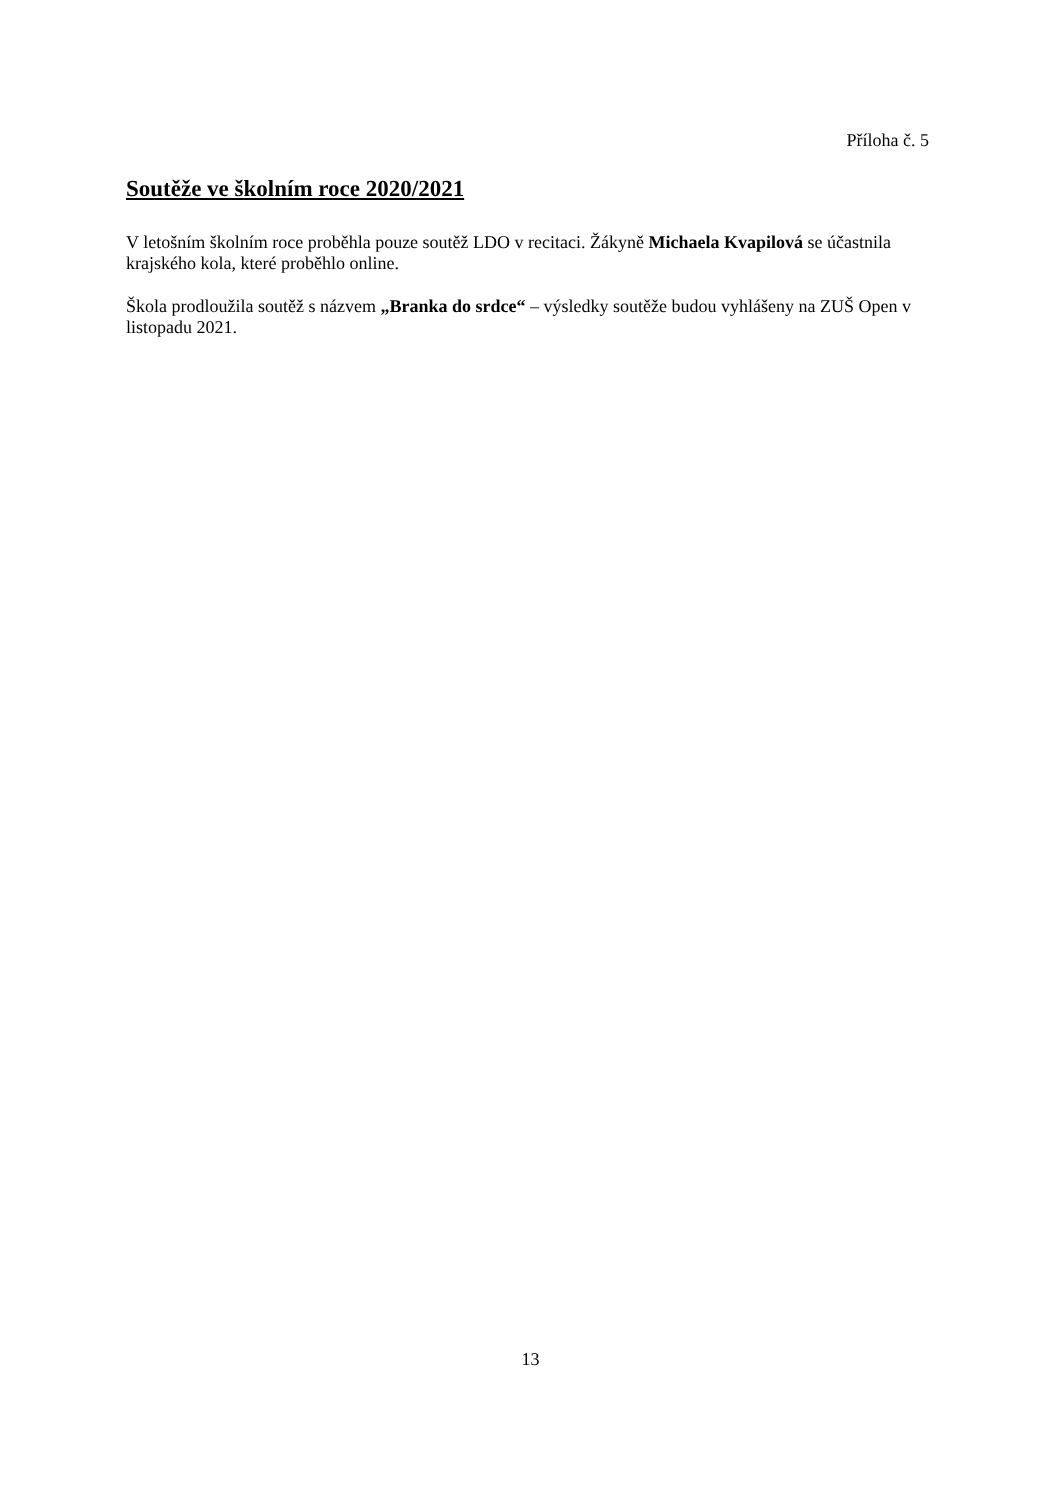Příloha č. 5
Soutěže ve školním roce 2020/2021
V letošním školním roce proběhla pouze soutěž LDO v recitaci. Žákyně Michaela Kvapilová se účastnila krajského kola, které proběhlo online.
Škola prodloužila soutěž s názvem „Branka do srdce“ – výsledky soutěže budou vyhlášeny na ZUŠ Open v listopadu 2021.
13